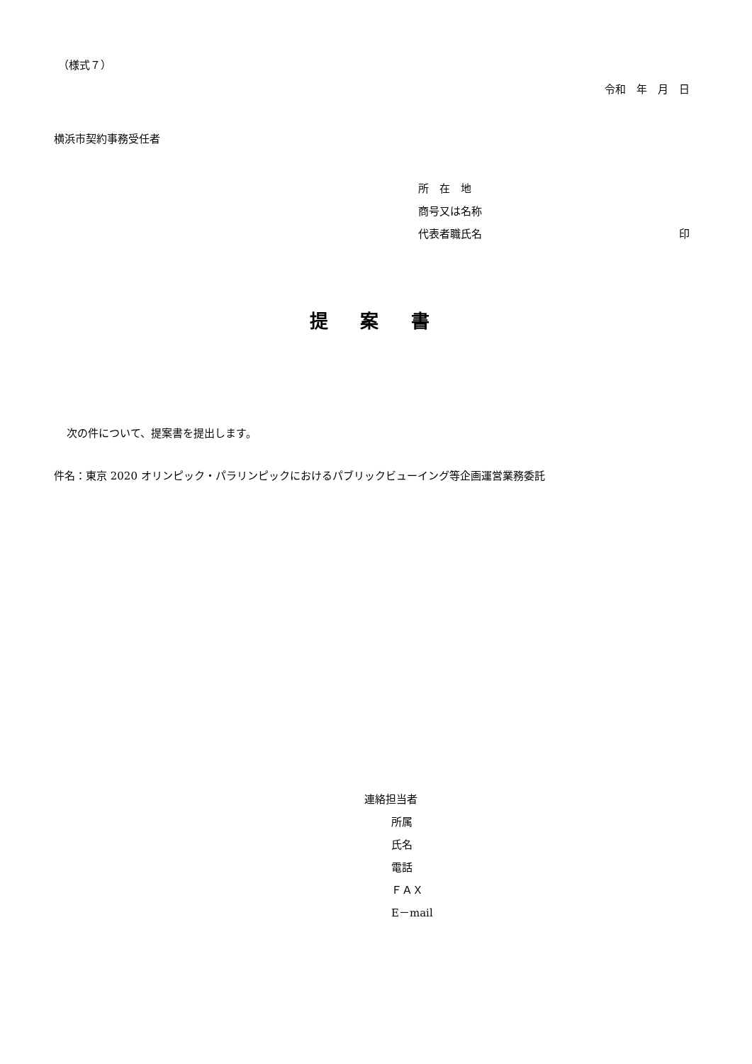（様式７）
令和　年　月　日
横浜市契約事務受任者
所　在　地
商号又は名称
代表者職氏名 印
提 案 書
次の件について、提案書を提出します。
件名：東京 2020 オリンピック・パラリンピックにおけるパブリックビューイング等企画運営業務委託
連絡担当者
所属
氏名
電話
ＦＡＸ
E－mail